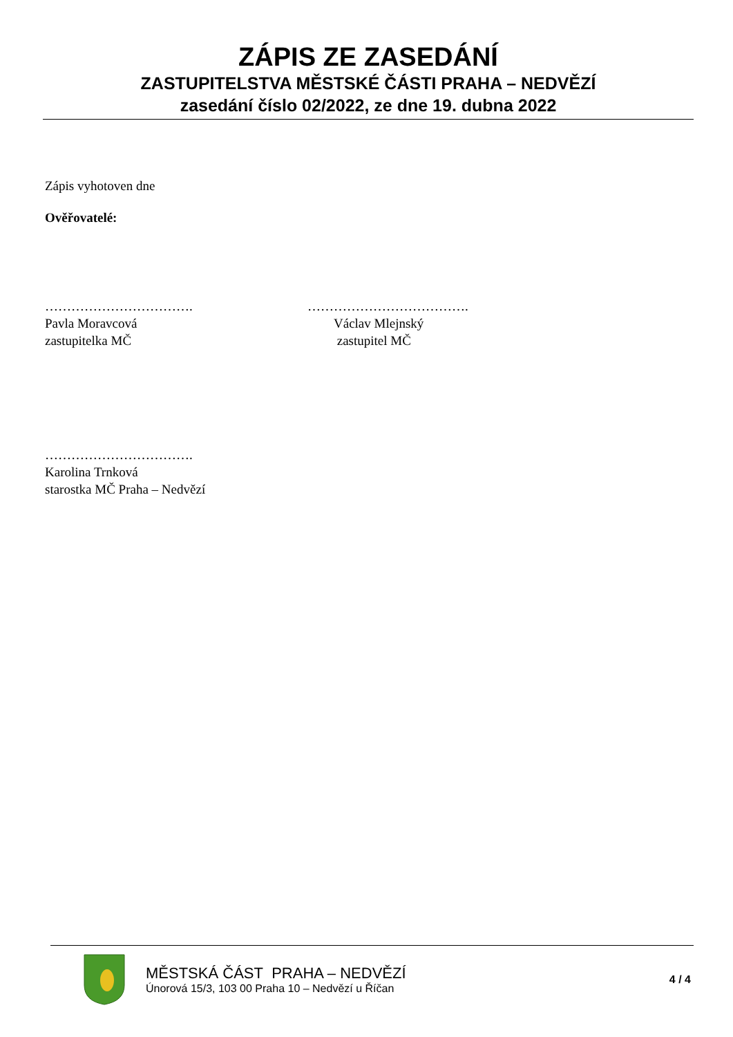ZÁPIS ZE ZASEDÁNÍ
ZASTUPITELSTVA MĚSTSKÉ ČÁSTI PRAHA – NEDVĚZÍ
zasedání číslo 02/2022, ze dne 19. dubna 2022
Zápis vyhotoven dne
Ověřovatelé:
…………………………….
Pavla Moravcová
zastupitelka MČ
……………………………….
Václav Mlejnský
zastupitel MČ
…………………………….
Karolina Trnková
starostka MČ Praha – Nedvězí
MĚSTSKÁ ČÁST PRAHA – NEDVĚZÍ
Únorová 15/3, 103 00 Praha 10 – Nedvězí u Říčan
4 / 4